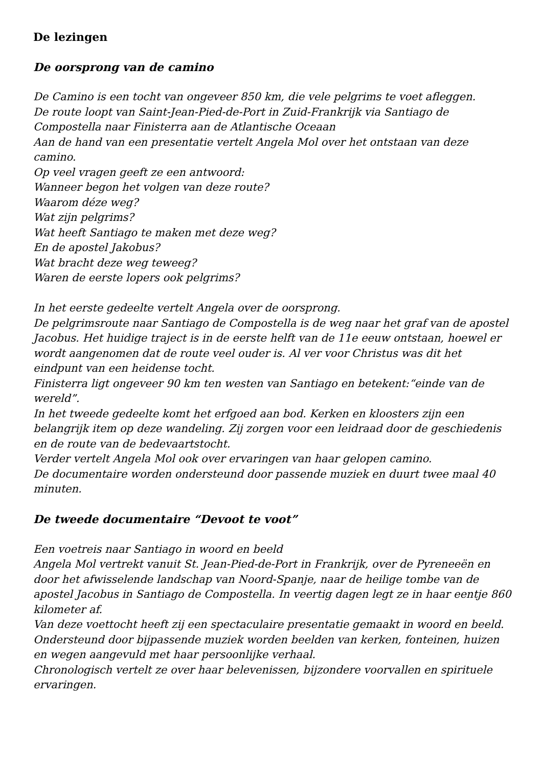De lezingen
De oorsprong van de camino
De Camino is een tocht van ongeveer 850 km, die vele pelgrims te voet afleggen.
De route loopt van Saint-Jean-Pied-de-Port in Zuid-Frankrijk via Santiago de Compostella naar Finisterra aan de Atlantische Oceaan
Aan de hand van een presentatie vertelt Angela Mol over het ontstaan van deze camino.
Op veel vragen geeft ze een antwoord:
Wanneer begon het volgen van deze route?
Waarom déze weg?
Wat zijn pelgrims?
Wat heeft Santiago te maken met deze weg?
En de apostel Jakobus?
Wat bracht deze weg teweeg?
Waren de eerste lopers ook pelgrims?
In het eerste gedeelte vertelt Angela over de oorsprong.
De pelgrimsroute naar Santiago de Compostella is de weg naar het graf van de apostel Jacobus. Het huidige traject is in de eerste helft van de 11e eeuw ontstaan, hoewel er wordt aangenomen dat de route veel ouder is. Al ver voor Christus was dit het eindpunt van een heidense tocht.
Finisterra ligt ongeveer 90 km ten westen van Santiago en betekent:“einde van de wereld”.
In het tweede gedeelte komt het erfgoed aan bod. Kerken en kloosters zijn een belangrijk item op deze wandeling. Zij zorgen voor een leidraad door de geschiedenis en de route van de bedevaartstocht.
Verder vertelt Angela Mol ook over ervaringen van haar gelopen camino.
De documentaire worden ondersteund door passende muziek en duurt twee maal 40 minuten.
De tweede documentaire “Devoot te voot”
Een voetreis naar Santiago in woord en beeld
Angela Mol vertrekt vanuit St. Jean-Pied-de-Port in Frankrijk, over de Pyreneeën en door het afwisselende landschap van Noord-Spanje, naar de heilige tombe van de apostel Jacobus in Santiago de Compostella. In veertig dagen legt ze in haar eentje 860 kilometer af.
Van deze voettocht heeft zij een spectaculaire presentatie gemaakt in woord en beeld. Ondersteund door bijpassende muziek worden beelden van kerken, fonteinen, huizen en wegen aangevuld met haar persoonlijke verhaal.
Chronologisch vertelt ze over haar belevenissen, bijzondere voorvallen en spirituele ervaringen.